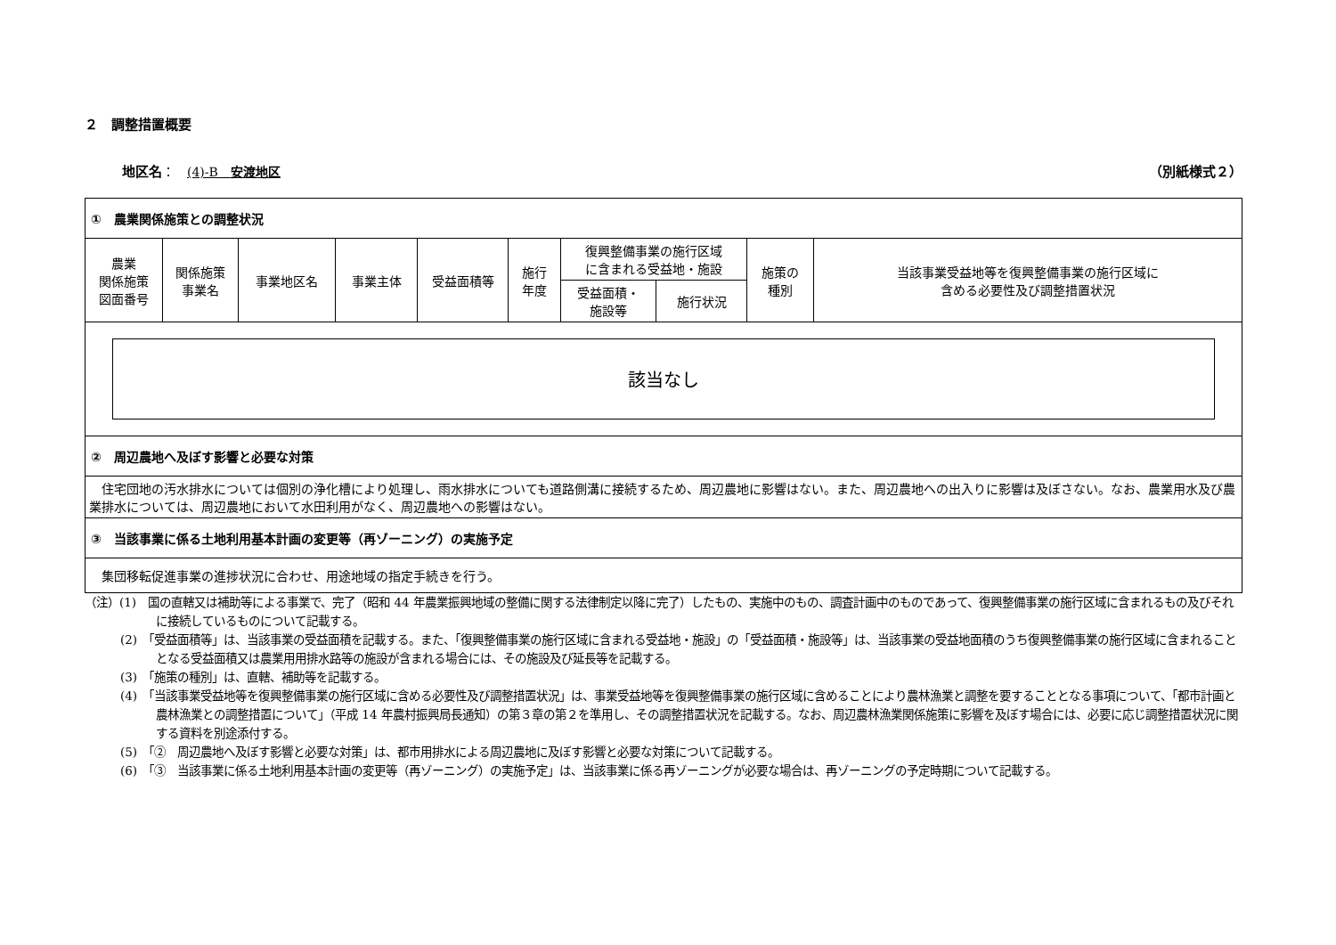２　調整措置概要
地区名：　(4)-B　安渡地区 （別紙様式２）
| ① 農業関係施策との調整状況 | | | | | | | | | |
| 農業 関係施策 図面番号 | 関係施策 事業名 | 事業地区名 | 事業主体 | 受益面積等 | 施行 年度 | 復興整備事業の施行区域 に含まれる受益地・施設 | | 施策の 種別 | 当該事業受益地等を復興整備事業の施行区域に 含める必要性及び調整措置状況 |
| | | | | | | 受益面積・ 施設等 | 施行状況 | | |
| 該当なし | | | | | | | | | |
| ② 周辺農地へ及ぼす影響と必要な対策 | | | | | | | | | |
| 住宅団地の汚水排水については個別の浄化槽により処理し、雨水排水についても道路側溝に接続するため、周辺農地に影響はない。また、周辺農地への出入りに影響は及ぼさない。なお、農業用水及び農業排水については、周辺農地において水田利用がなく、周辺農地への影響はない。 | | | | | | | | | |
| ③ 当該事業に係る土地利用基本計画の変更等（再ゾーニング）の実施予定 | | | | | | | | | |
| 集団移転促進事業の進捗状況に合わせ、用途地域の指定手続きを行う。 | | | | | | | | | |
（注）(1)　国の直轄又は補助等による事業で、完了（昭和 44 年農業振興地域の整備に関する法律制定以降に完了）したもの、実施中のもの、調査計画中のものであって、復興整備事業の施行区域に含まれるもの及びそれに接続しているものについて記載する。
(2)　「受益面積等」は、当該事業の受益面積を記載する。また、「復興整備事業の施行区域に含まれる受益地・施設」の「受益面積・施設等」は、当該事業の受益地面積のうち復興整備事業の施行区域に含まれることとなる受益面積又は農業用用排水路等の施設が含まれる場合には、その施設及び延長等を記載する。
(3)　「施策の種別」は、直轄、補助等を記載する。
(4)　「当該事業受益地等を復興整備事業の施行区域に含める必要性及び調整措置状況」は、事業受益地等を復興整備事業の施行区域に含めることにより農林漁業と調整を要することとなる事項について、「都市計画と農林漁業との調整措置について」（平成 14 年農村振興局長通知）の第３章の第２を準用し、その調整措置状況を記載する。なお、周辺農林漁業関係施策に影響を及ぼす場合には、必要に応じ調整措置状況に関する資料を別途添付する。
(5)　「②　周辺農地へ及ぼす影響と必要な対策」は、都市用排水による周辺農地に及ぼす影響と必要な対策について記載する。
(6)　「③　当該事業に係る土地利用基本計画の変更等（再ゾーニング）の実施予定」は、当該事業に係る再ゾーニングが必要な場合は、再ゾーニングの予定時期について記載する。